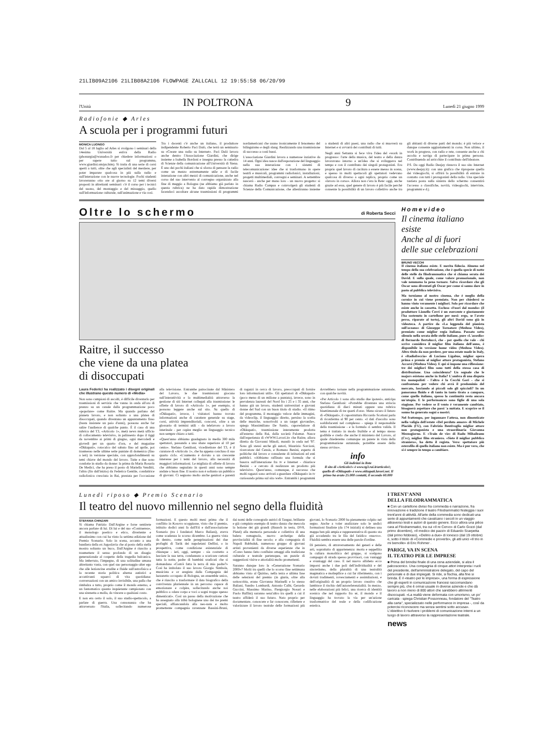21LIB09A2106 21LIB08A2106 FLOWPAGE ZALLCALL 12 19:55:58 06/20/99
l'Unità IN POLTRONA 9 Lunedì 21 giugno 1999
Radiofonie ◆ Arles
A scuola per i programmi futuri
MONICA LUONGO
Dal 5 al 18 luglio ad Arles si svolgono i seminari della 14esima Università estiva della Radio (phonurgia@wanadoo.fr per chiedere informazioni o per sapere tutto sul programma, www.giardini.sm/pn.htm). Si tratta di una serie di corsi aperti a tutti, oltre che agli specialisti del mestiere, per poter imparare qualcosa in più sulla radio e sull'interazione con le nuove tecnologie. Pochi studenti lavoreranno otto ore al giorno su 12 temi diversi proposti in altrettanti seminari: c'è il corso per i tecnici del suono, del montaggio e del missaggio, quello sull'informazione culturale, sull'animazione e via così.
Tra i docenti c'è anche un italiano, il produttore indipendente Roberto Paci Dalò, che terrà un seminario su «Creare una radio su Internet». Paci Dalò lavora anche dentro l'Associazione Giardini, che dirige insieme a Isabella Bordoni e insegna presso la cattedra di Scienze della comunicazione all'Università di Siena. È uno dei pochi italiani che si sforza di pensare la radio come un mezzo estremamente utile e di facile interazione con altri mezzi di comunicazione, anche nel corso del suo intervento al convegno organizzato alla fine di maggio a Bologna (ne abbiamo già parlato in questa rubrica) ne ha dato rapida dimostrazione facendoci ascoltare alcune trasmissioni di programmi nordamericani che usano ironicamente il fenomeno del bilinguismo e degli slang. Realizzando una trasmissione di successo a costi bassi.
L'associazione Giardini lavora a numerose inziative da 14 anni. Ogni idea nasce dall'esporazione del linguaggio nella sua interazione con i sistemi di telecomunicazione: idee che si trasformano in opere teatrli e musicali, programmi radiofonici, installazioni, progetti multimediali, convegni e seminari. A settembre nascerà - anche per mano loro - un nuovo progetto: si chiama Radio Campus e coinvolgerà gli studenti di Scienze della Comunicazione, che allestiranno insieme a studenti di altri paesi, una radio che si muoverà su Internet e si avvarrà dei contributi di tutti.
Negli anni Settanta si fece viva l'idea del «work in progress»: l'arte della musica, del teatro e della danza lavoravano intorno a un'idea che si sviluppava nel tempo e con il contributo dei singoli protagonisti. Era proprio quel lavoro di cucitura a essere messo in scena, e spesso in molti spettacoli gli spettatori vedevano qualcosa di diverso a ogni replica, proprio come un «lavoro in corso». Allora non c'era la Rete: oggi, anche grazie ad essa, quel genere di lavoro è più facile perché consente la possibilità di un lavoro collettivo anche tra gli abitanti di diverse parti del mondo; è più veloce e dunque consente aggiustamenti in corsa. Non ultimo, il work in progress, con radio e rete, consente anche a chi ascolta e naviga di partecipare in prima persona. Contribuendo ad arricchire il contributo dell'ideatore.
P.S. Da oggi Radio Deejay rinnova il suo sito Internet (www.deejay.it): con una grafica che ripropone quella dei videogiochi, si offrirà la possibilità di entrare in contatto con tutti i protagonisti della radio. Una speciale tastiera posta sulla sinistra dello schermo consentirà l'accesso a classifiche, novità, videogiochi, interviste, programmi e d.j.
Oltre lo schermo di Roberta Secci
Raitre, il successo
che viene da una platea
di disoccupati
Laura Federici ha realizzato i disegni originali che illustrano questo numero di «Media»
Non sono campioni di ascolti, è difficile diventarlo per trasmissioni di servizio che vanno in onda all'ora di pranzo su un canale dalla programmazione poco «popolare» come Raitre. Ma quando parlano del pianeta lavoro, e non soltanto a una platea di disoccupati, quando diventano un appuntamento fisso (basta insistere un paio d'anni), possono anche far salire l'audience di qualche punto. È il caso di una rubrica del T3, «Articolo 1», metà news metà ufficio di collocamento televisivo, in palinsesto dopo il tiggì da novembre ai primi di giugno, ogni mercoledì e giovedì per un quarto d'ora, e del magazine «Okkupati», rotocalco del sabato fino ad aprile, poi trasmesso nelle ultime sette puntate di domenica (fino a ieri) in versione speciale, con approfondimenti su temi chiave del mondo del lavoro. Tutte e due sono condotte in studio da donne: la prima da Maria Rosaria De Medici, che ha preso il posto di Mariella Venditti, l'altra (fin dall'inizio) da Federica Gentile, conduttrice radiofonica cresciuta in Rai, prestata per l'occasione alla televisione. Entrambe patrocinate dal Ministero del Lavoro, le due trasmissioni giocano sull'interattività e la multimedialità attraverso la gestione di siti Internet collegati alla trasmissione: le offerte di lavoro di «Articolo 1», per esempio, si possono leggere anche sul sito. Su quello di «Okkupati», invece, i visitatori hanno trovato informazioni anche di carattere generale su stage, corsi, attività imprenditoriali, concorsi, oltre a un glossario di termini utili - da telelavoro a lavoro interinale - per capire meglio un linguaggio tecnico non sempre chiaro a tutti.
«Quest'anno abbiamo guadagnato in media 300 mila spettatori, passando a uno share superiore al 10 per cento». Stefano Gentiloni, vicedirettore del T3, è il curatore di «Articolo 1», che ha appena concluso il suo quarto ciclo. «L'aumento è dovuto a un crescente interesse per i temi del lavoro, alla necessità di maggiori informazioni. Le migliaia di offerte di lavoro che abbiamo segnalato in questi anni sono sempre andate a buon fine. Il nostro non è soltanto un pubblico di giovani. Ci seguono molto anche genitori e parenti di ragazzi in cerca di lavoro, preoccupati di fornire loro informazioni utili». Gli spettatori di «Okkupati» (poco meno di un milione a puntata), invece, sono in prevalenza laureati del Nord fra i 25 e i 35 anni, che hanno già un lavoro, studenti universitari e giovani donne del Sud con un buon titolo di studio. «Il ritmo del programma, il montaggio veloce delle immagini, da videoclip, il linguaggio diretto, persino la scelta delle musiche, sonorivolti a un target giovanile», spiega Massimiliano De Santis, caporedattore di «Okkupati», trasmissione interamente prodotta all'esterno della Rai, dalla società Palomar. Nasce dall'esperienza di «WWW.Lavori.it» che Raitre, allora diretta da Giovanni Minoli, mandò in onda nel '97. Sono gli stessi anche gli autori, Maurizio Sorcioni, ricercatore del Censis, e Romano Benini, esperto di politiche dal lavoro e consulente di istituzioni ed enti pubblici. «Abbiamo raffinato una formula che si basava sull'interazione fra tv e Internet - chiarisce Benini - e cercato di realizzare un prodotto più televisivo. Quest'anno, comunque, è successo che molti ragazzi sono arrivati a guardare «Okkupati» in tv curiosando prima sul sito web». Entrambi i programmi dovrebbero tornare nella programmazione autunnale, con qualche novità.
«Per Articolo 1 sono allo studio due ipotesi», anticipa Stefano Gentiloni: «Potrebbe diventare una striscia quotidiana di dieci minuti oppure una rubrica bisettimanale di tre quarti d'ora». Meno sicuro il futuro di «Okkupati», il capostruttura Riccardo Scottoni parla di riconferma al 90 per cento. «I dati d'ascolto sono soddisfacenti nel complesso - spiega il responsabile della trasmissione - e la formula ci sembra valida. Il tema è trattato in modo fruibile e al tempo stesso godibile e credo che anche il ministero del Lavoro, al quale chiederemo comunque un parere in vista della programmazione autunnale, potrebbe essere dello stesso avviso».
info
Gli indirizzi in Rete
Il sito di «Articolo1» è www.tg3.rai.it/articolo1; quello di «Okkupati» è www.okkupati.lavori.net. Il primo ha avuto 25.000 contatti, il secondo 60.000
Homevideo
Il cinema italiano esiste
Anche al di fuori
delle sue celebrazioni
BRUNO VECCHI
Il cinema italiano esiste. E merita fiducia. Almeno nel tempo della sua celebrazione, che è quella specie di notte delle stelle da filodrammatica che si chiama serata dei David. E sulla quale, come valore promozionale, non vale nemmeno la pena tornare. Salvo ricordare che gli Oscar sono diventati gli Oscar per come si sanno dare in pasto al pubblico televisivo.
Ma torniamo al nostro cinema, che è meglio della cornice in cui viene premiato. Non per chiedersi se hanno vinto veramente i migliori. Solo per ricordare che esiste anche in cassetta. Escluso «Fuori dal mondo» (il produttore Lionello Cerri è un esercente e giustamente l'ha sostenuto in cartellone per mesi: ergo, se l'avete perso, riparate al torto), gli altri David sono già in videoteca. A partire da «La leggenda del pianista sull'oceano» di Giuseppe Tornatore (Medusa Video), premiato come miglior regia italiana. Passato sotto silenzio nella serata delle stelle italiane, pure «L'assedio» di Bernardo Bertolucci, che - per quello che vale - chi scrive considera il miglior film italiano dell'anno, è disponibile in versione home video (Medusa Video). Altro titolo da non perdere, per una estate made in Italy, è «Radiofreccia» di Luciano Ligabue, miglior opera prima e premio al miglior attore protagonista, Stefano Accorsi (Medusa Video). E qui si impone una riflessione: tre dei migliori film sono tutti della stessa casa di distribuzione. Una coincidenza? Un segnale che le majors esistono anche in Italia? L'ombra di una disputa tra monopolisti - l'altro è la Cecchi Gori - che si confrontano per vedere chi avrà il predominio del mercato, lasciando ai piccoli solo gli spiccioli? In un panorama fluido e di tanto in tanto tirato a campare, come quello italiano, spesso la continuità resta ancora un'utopia. E le performances sono figlie di una sola stagione. Per vedere se il vento è veramente cambiato, bisognerà aspettare che passi 'a nuttata. E scoprire se il sonno ha generato sogni o mostri.
Nel frattempo, per ingannare l'attesa, non dimenticate nella valigia dell'estate «Del perduto amore» di Michele Placido (l'U), con Fabrizio Bentivoglio miglior attore non protagonista e una straordinaria Giovanna Mezzogiorno. E «Train de vie» di Radu Mihaileanu (Cvc), miglior film straniero. «Siete il miglior pubblico straniero», ha detto il regista. Vero: spettatore più esterofilo di quello italiano non esiste. Ma è pur vero, che si è sempre in tempo a cambiare.
Lunedì riposo ◆ Premio Scenario
Il teatro del nuovo millennio nel segno della fluidità
STEFANIA CHINZARI
Si chiama Patrizio Dall'Argine e forse sentirete ancora parlare di lui. Di lui e del suo «Contraerea», il monologo poetico e etico, divertente e attualissimo con cui ha vinto la settima edizione del Premio Scenario. Solo in scena, accanto a una bandiera della ex Jugoslavia che al posto della stella mostra soltanto un buco, Dall'Argine è riuscito a trasmettere il senso profondo di un disagio generazionale al cospetto della tragedia balcanica. Ma imbevuto, l'impegno, di una solitudine umana altrettanto vasta, con quel suo personaggio-alter ego che alle lezioncine erudite e fluide sull'astrofisica e la recente storia politica alterna autistici e accattivanti squarci di vita quotidiana: conversazioni con un amico invisibile, una palla che rimbalza a tutto, proprio come il mondo esterno, e un fantomatico quanto inquietante campionato con una sirenetta a molla, da vincere a qualsiasi costo.
E non era certo il solo, il suo studio-spettacolo, a parlare di guerra. Una consonanza che ha attraversato l'Italia, sollecitando numerose formazioni. E questo molti mesi prima che il conflitto in Kosovo scoppiasse, visto che il premio, istituito dodici anni fa dall'Eti e dall'associazione Scenario (tra i fondatori Marco Baliani), aveva come scadenza lo scorso dicembre. La guerra vista da dentro, come nelle peregrinazioni dei due profughi di Tarik dei napoletani Delfini, o in prospettiva, come condizione esistenziale di chiunque - ieri, oggi, sempre - sia costretto a lasciare la sua terra, condannato a scaricare cartoni tutta la notte, padre di bambini sradicati che si domandano «Com'è fatta la terra di mio padre?» Così ha intitolato il suo lavoro Giorgio Simbola, musicista e or aregista dalla Compagnia del lazzaretto occupato di Bologna, un ensemble unico, che è riuscito a trasformare il dato biografico della convivenza pluriennale in un percorso capace di emozionare e colpire, sollecitando anche noi pubblico a «dare corpo e voci a sogni troppo spesso dimenticati». Così un passo della motivazione che ha assegnato alla tribù bolognese uno dei tre premi speciali, affiancandola alla neo-nata e molto promettente compagnia ravennate Bassini-Bruni, dai nomi delle coreografe autrici di Tangaz, brillante e già compiuto esempio di teatro danza che mescola la lezione dei già grandi (Bausch in testa, DV8, Platel) alla memoria personale e collettiva di una balera romagnola, nuovo archetipo della provincialità di fine secolo; e alla compagnia di Napoli Babbaluk, numeroso gruppo di giovani artisti provenienti da diverse esperienze che in «Core» hanno fatto confluire omaggi alla tradizione culturale e teatrale partenopea, un puzzle di suggestioni visive e attorialità molto promettenti.
Saranno dunque loro la «Generazione Scenario 2000»? Molti tra quelli che lo scorso fine settimana abbiamo visto al Quirino, nella terza e ultima fase delle selezioni del premio (in giuria, oltre alla sottoscritta, erano Giovanna Marinelli e lo stesso Baliani, Sandro Lombardi, Antonio Calbi, Gerardo Guccini, Massimo Marino, Piergiorgio Nosari e Paolo Ruffini) saranno senz'altro tra quelli a cui il teatro affiderà il suo futuro. Nato proprio per documentare, conoscere e far conoscere, riflettere e valorizzare il lavoro teatrale delle formazioni più giovani, lo Scenario 2000 ha pienamente colpito nel segno. Anche a voler analizzare solo le undici formazioni finaliste (da 174 iniziali) si delinea una mappa ben più ampia e rappresentativa di quanto sta già accadendo tra le fila del fatidico «nuovo». Fluidità sembra essere una delle parole d'ordine.
Di pensiero, di attraversamento dei generi e delle arti, soprattutto di appartenenza: morta e seppellita la cultura monolitica del gruppo, si scelgono compagni di strada spesso provvisori, con vantaggi e svantaggi del caso. E nel nuovo alfabeto ecco imporsi anche i due poli dell'individualità e del sincretismo, della pluralità di una teatralità magmatica e moltepllice a cui far riferimento, con i dovuti tradimenti, rovesciamenti e assimilazioni, e dell'originalità di un proprio lavoro creativo che lambisce il rischio dell'autoreferenzialità. In mezzo, nelle elaborazioni più felici, una ricerca di identità scenica che nel rapporto fra sé, il mondo e il linguaggio ha trovato la via per un'azione trasformatrice del reale e della codificazione estetica.
I TRENT'ANNI
DELLA FILODRAMMATICA
■ Con un cartellone diviso fra commedia e narrazione, fra innovazione e tradizione il teatro Filodrammatici festeggia i suoi trent'anni di attività. All'arte della commedia sono dedicati una serie di appuntamenti che cavalcano i secoli in un viaggio attraverso testi e autori di questo genere. Ecco allora una pièce cara al Filodrammatici, tra cui «Il re Cervo» di Carlo Gozzi (dal primo dicembre), «Il medico dei pazzi» di Eduardo Scarpetta (dal primo febbraio), «Delirio a due» di Ionesco (dal 19 ottobre) e, sotto il titolo di «Commedie e proverbi», gli atti unici «Il trio in mi bemolle» di Eric Rohmer .
PARIGI, VA IN SCENA
IL TEATRO PER LE IMPRESE
■ Prima del brindisi finale di una cena aziendale, si alza il palcoscenico. Una compagnia di cinque attori interpreta i ruoli del presidente, dell'amministratore delegato, del capo del personale e di due impiegati. Si ride, si fischia, alla fine si brinda. È il «teatro per le imprese», una forma di espressione che gli esperti in comunicazione francesi raccomandano sempre più, che è ormai usuale in diverse aziende e che dà lavoro a non meno di 800 attori che sarebbero altrimenti disoccupati. «La realtà viene deformata con umorismo, un po' caricata - spiega Christian Possonneau, fondatore del "Teatro alla carta", specializzato nelle performance in impresa -, così da potercisi riconoscere ma senza sentirsi sotto accusa». L'obiettivo è risolvere i problemi di comunicazione interni a un luogo di lavoro attraverso la rappresentazione teatrale.
news